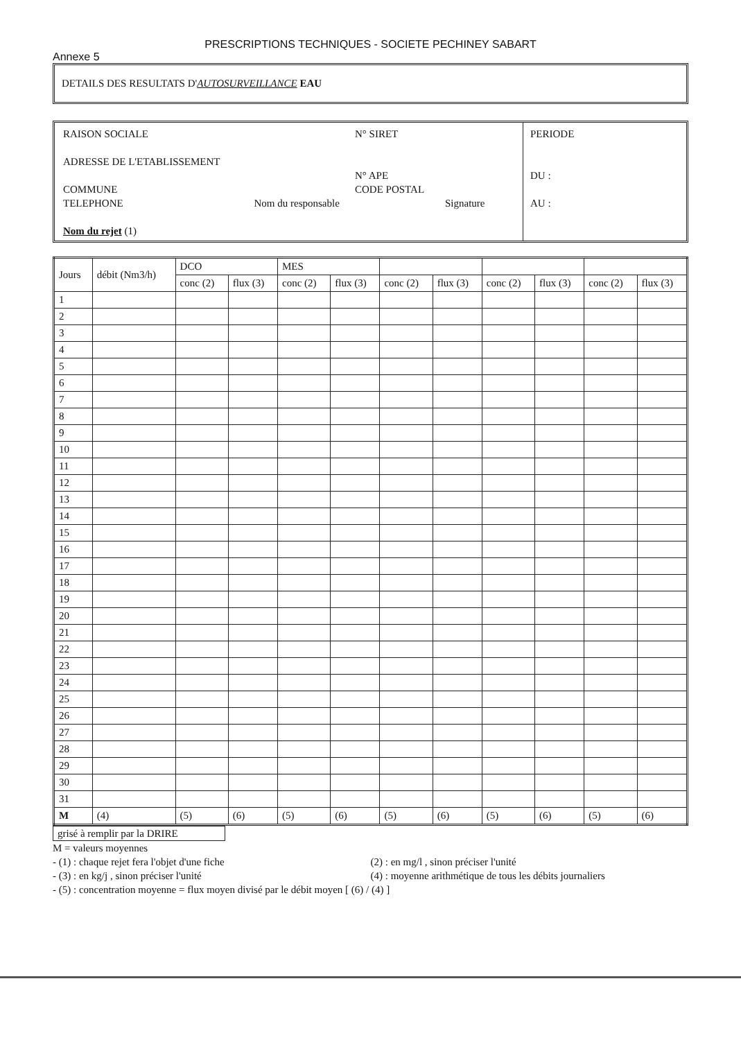PRESCRIPTIONS TECHNIQUES - SOCIETE PECHINEY SABART
Annexe 5
DETAILS DES RESULTATS D'AUTOSURVEILLANCE EAU
RAISON SOCIALE N° SIRET
ADRESSE DE L'ETABLISSEMENT
N° APE
COMMUNE CODE POSTAL
TELEPHONE Nom du responsable Signature
Nom du rejet (1)
PERIODE
DU :
AU :
| Jours | débit (Nm3/h) | DCO | | MES | | | | | | | |
| --- | --- | --- | --- | --- | --- | --- | --- | --- | --- | --- | --- |
| | | conc (2) | flux (3) | conc (2) | flux (3) | conc (2) | flux (3) | conc (2) | flux (3) | conc (2) | flux (3) |
| 1 | | | | | | | | | | | |
| 2 | | | | | | | | | | | |
| 3 | | | | | | | | | | | |
| 4 | | | | | | | | | | | |
| 5 | | | | | | | | | | | |
| 6 | | | | | | | | | | | |
| 7 | | | | | | | | | | | |
| 8 | | | | | | | | | | | |
| 9 | | | | | | | | | | | |
| 10 | | | | | | | | | | | |
| 11 | | | | | | | | | | | |
| 12 | | | | | | | | | | | |
| 13 | | | | | | | | | | | |
| 14 | | | | | | | | | | | |
| 15 | | | | | | | | | | | |
| 16 | | | | | | | | | | | |
| 17 | | | | | | | | | | | |
| 18 | | | | | | | | | | | |
| 19 | | | | | | | | | | | |
| 20 | | | | | | | | | | | |
| 21 | | | | | | | | | | | |
| 22 | | | | | | | | | | | |
| 23 | | | | | | | | | | | |
| 24 | | | | | | | | | | | |
| 25 | | | | | | | | | | | |
| 26 | | | | | | | | | | | |
| 27 | | | | | | | | | | | |
| 28 | | | | | | | | | | | |
| 29 | | | | | | | | | | | |
| 30 | | | | | | | | | | | |
| 31 | | | | | | | | | | | |
| M | (4) | (5) | (6) | (5) | (6) | (5) | (6) | (5) | (6) | (5) | (6) |
grisé à remplir par la DRIRE
M = valeurs moyennes
- (1) : chaque rejet fera l'objet d'une fiche (2) : en mg/l , sinon préciser l'unité
- (3) : en kg/j , sinon préciser l'unité (4) : moyenne arithmétique de tous les débits journaliers
- (5) : concentration moyenne = flux moyen divisé par le débit moyen [ (6) / (4) ]